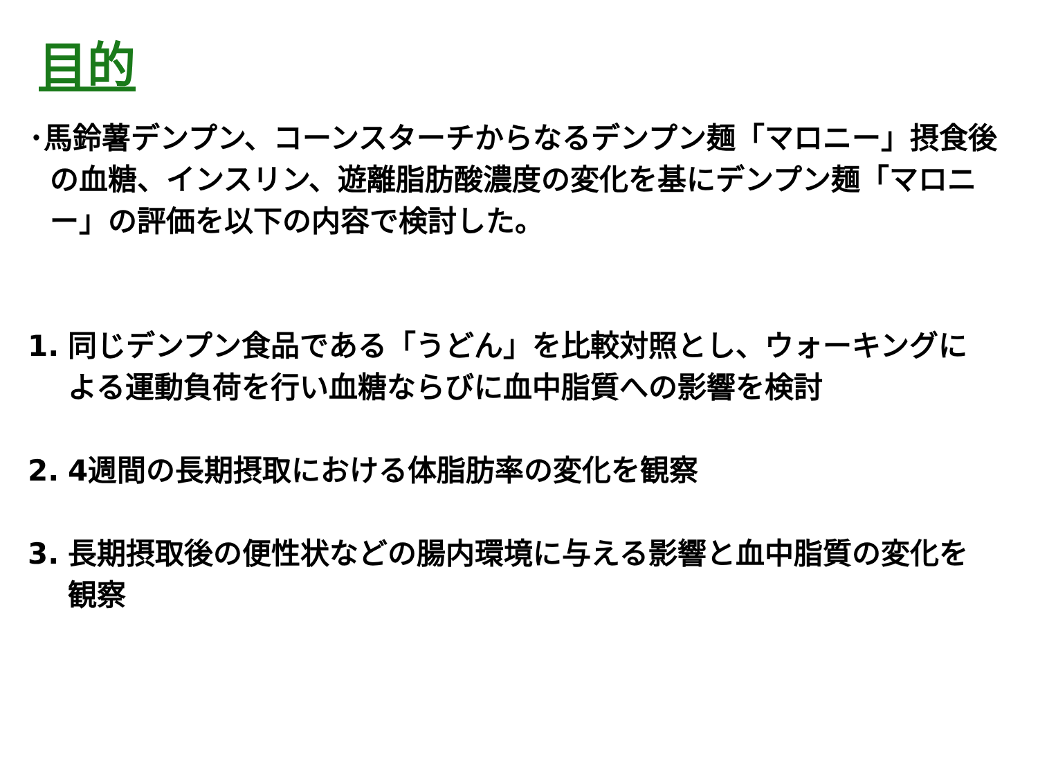目的
･馬鈴薯デンプン、コーンスターチからなるデンプン麺「マロニー」摂食後の血糖、インスリン、遊離脂肪酸濃度の変化を基にデンプン麺「マロニー」の評価を以下の内容で検討した。
1. 同じデンプン食品である「うどん」を比較対照とし、ウォーキングによる運動負荷を行い血糖ならびに血中脂質への影響を検討
2. 4週間の長期摂取における体脂肪率の変化を観察
3. 長期摂取後の便性状などの腸内環境に与える影響と血中脂質の変化を観察